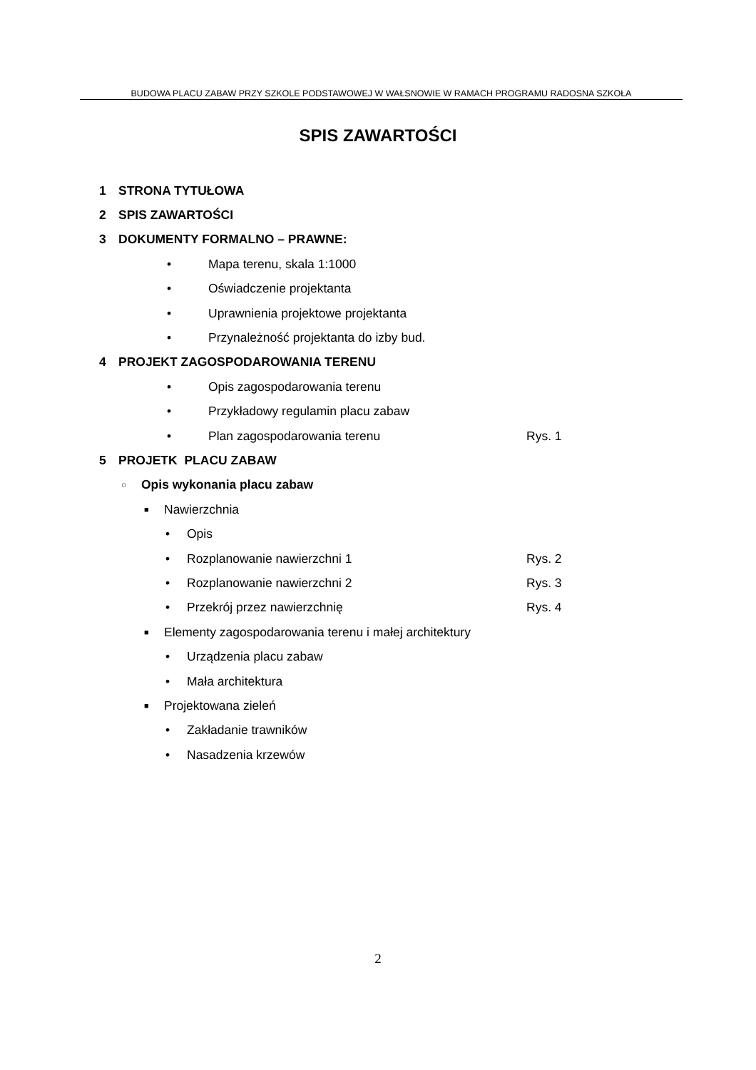BUDOWA PLACU ZABAW PRZY SZKOLE PODSTAWOWEJ W WAŁSNOWIE W RAMACH PROGRAMU RADOSNA SZKOŁA
SPIS ZAWARTOŚCI
1 STRONA TYTUŁOWA
2 SPIS ZAWARTOŚCI
3 DOKUMENTY FORMALNO – PRAWNE:
• Mapa terenu, skala 1:1000
• Oświadczenie projektanta
• Uprawnienia projektowe projektanta
• Przynależność projektanta do izby bud.
4 PROJEKT ZAGOSPODAROWANIA TERENU
• Opis zagospodarowania terenu
• Przykładowy regulamin placu zabaw
• Plan zagospodarowania terenu Rys. 1
5 PROJETK PLACU ZABAW
○ Opis wykonania placu zabaw
■ Nawierzchnia
• Opis
• Rozplanowanie nawierzchni 1 Rys. 2
• Rozplanowanie nawierzchni 2 Rys. 3
• Przekrój przez nawierzchnię Rys. 4
■ Elementy zagospodarowania terenu i małej architektury
• Urządzenia placu zabaw
• Mała architektura
■ Projektowana zieleń
• Zakładanie trawników
• Nasadzenia krzewów
2